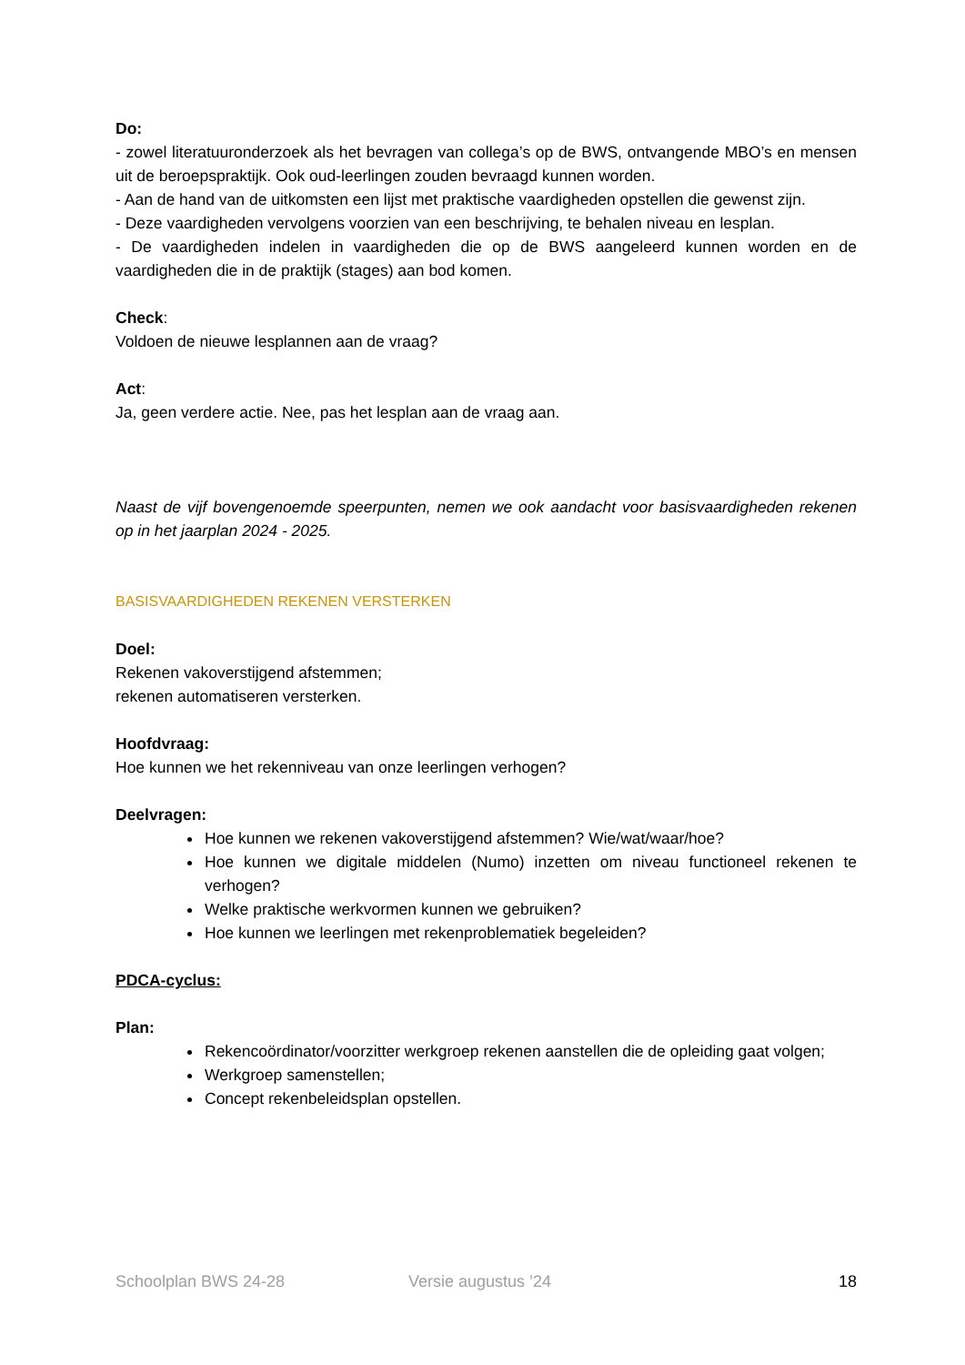Do:
- zowel literatuuronderzoek als het bevragen van collega’s op de BWS, ontvangende MBO’s en mensen uit de beroepspraktijk. Ook oud-leerlingen zouden bevraagd kunnen worden.
- Aan de hand van de uitkomsten een lijst met praktische vaardigheden opstellen die gewenst zijn.
- Deze vaardigheden vervolgens voorzien van een beschrijving, te behalen niveau en lesplan.
- De vaardigheden indelen in vaardigheden die op de BWS aangeleerd kunnen worden en de vaardigheden die in de praktijk (stages) aan bod komen.
Check:
Voldoen de nieuwe lesplannen aan de vraag?
Act:
Ja, geen verdere actie. Nee, pas het lesplan aan de vraag aan.
Naast de vijf bovengenoemde speerpunten, nemen we ook aandacht voor basisvaardigheden rekenen op in het jaarplan 2024 - 2025.
BASISVAARDIGHEDEN REKENEN VERSTERKEN
Doel:
Rekenen vakoverstijgend afstemmen;
rekenen automatiseren versterken.
Hoofdvraag:
Hoe kunnen we het rekenniveau van onze leerlingen verhogen?
Deelvragen:
Hoe kunnen we rekenen vakoverstijgend afstemmen? Wie/wat/waar/hoe?
Hoe kunnen we digitale middelen (Numo) inzetten om niveau functioneel rekenen te verhogen?
Welke praktische werkvormen kunnen we gebruiken?
Hoe kunnen we leerlingen met rekenproblematiek begeleiden?
PDCA-cyclus:
Plan:
Rekencoördinator/voorzitter werkgroep rekenen aanstellen die de opleiding gaat volgen;
Werkgroep samenstellen;
Concept rekenbeleidsplan opstellen.
Schoolplan BWS 24-28 Versie augustus ’24 18